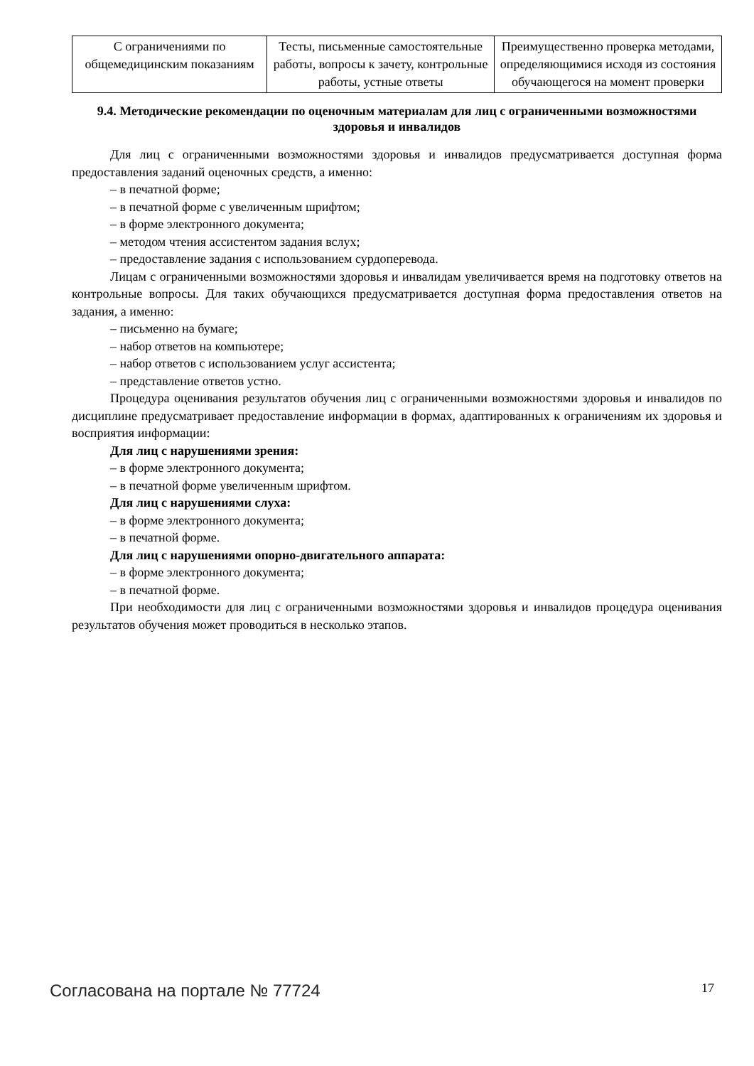| С ограничениями по общемедицинским показаниям | Тесты, письменные самостоятельные работы, вопросы к зачету, контрольные работы, устные ответы | Преимущественно проверка методами, определяющимися исходя из состояния обучающегося на момент проверки |
9.4. Методические рекомендации по оценочным материалам для лиц с ограниченными возможностями здоровья и инвалидов
Для лиц с ограниченными возможностями здоровья и инвалидов предусматривается доступная форма предоставления заданий оценочных средств, а именно:
– в печатной форме;
– в печатной форме с увеличенным шрифтом;
– в форме электронного документа;
– методом чтения ассистентом задания вслух;
– предоставление задания с использованием сурдоперевода.
Лицам с ограниченными возможностями здоровья и инвалидам увеличивается время на подготовку ответов на контрольные вопросы. Для таких обучающихся предусматривается доступная форма предоставления ответов на задания, а именно:
– письменно на бумаге;
– набор ответов на компьютере;
– набор ответов с использованием услуг ассистента;
– представление ответов устно.
Процедура оценивания результатов обучения лиц с ограниченными возможностями здоровья и инвалидов по дисциплине предусматривает предоставление информации в формах, адаптированных к ограничениям их здоровья и восприятия информации:
Для лиц с нарушениями зрения:
– в форме электронного документа;
– в печатной форме увеличенным шрифтом.
Для лиц с нарушениями слуха:
– в форме электронного документа;
– в печатной форме.
Для лиц с нарушениями опорно-двигательного аппарата:
– в форме электронного документа;
– в печатной форме.
При необходимости для лиц с ограниченными возможностями здоровья и инвалидов процедура оценивания результатов обучения может проводиться в несколько этапов.
Согласована на портале № 77724 17